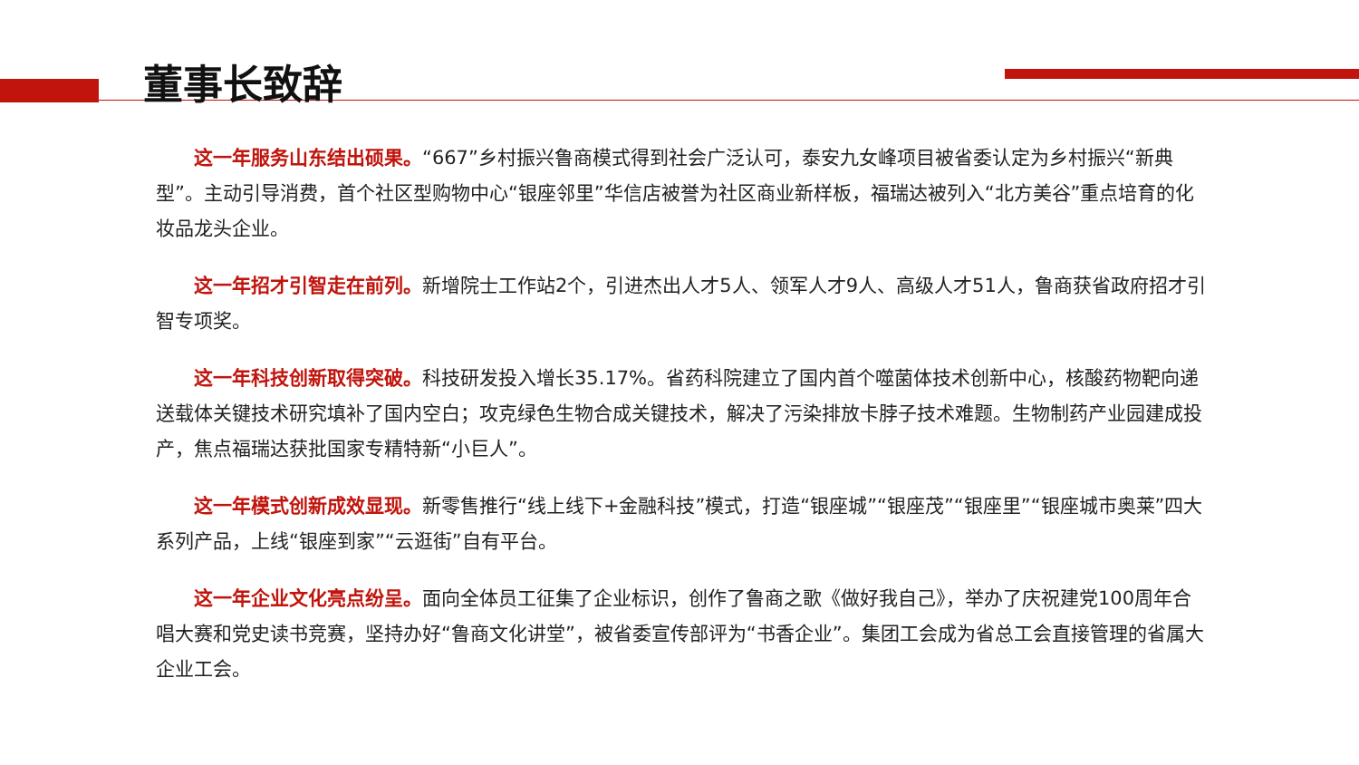董事长致辞
这一年服务山东结出硕果。“667”乡村振兴鲁商模式得到社会广泛认可，泰安九女峰项目被省委认定为乡村振兴“新典型”。主动引导消费，首个社区型购物中心“银座邻里”华信店被誉为社区商业新样板，福瑞达被列入“北方美谷”重点培育的化妆品龙头企业。
这一年招才引智走在前列。新增院士工作站2个，引进杰出人才5人、领军人才9人、高级人才51人，鲁商获省政府招才引智专项奖。
这一年科技创新取得突破。科技研发投入增长35.17%。省药科院建立了国内首个噬菌体技术创新中心，核酸药物靶向递送载体关键技术研究填补了国内空白；攻克绿色生物合成关键技术，解决了污染排放卡脖子技术难题。生物制药产业园建成投产，焦点福瑞达获批国家专精特新“小巨人”。
这一年模式创新成效显现。新零售推行“线上线下+金融科技”模式，打造“银座城”“银座茂”“银座里”“银座城市奥莱”四大系列产品，上线“银座到家”“云逛街”自有平台。
这一年企业文化亮点纷呈。面向全体员工征集了企业标识，创作了鲁商之歌《做好我自己》，举办了庆祝建党100周年合唱大赛和党史读书竞赛，坚持办好“鲁商文化讲堂”，被省委宣传部评为“书香企业”。集团工会成为省总工会直接管理的省属大企业工会。